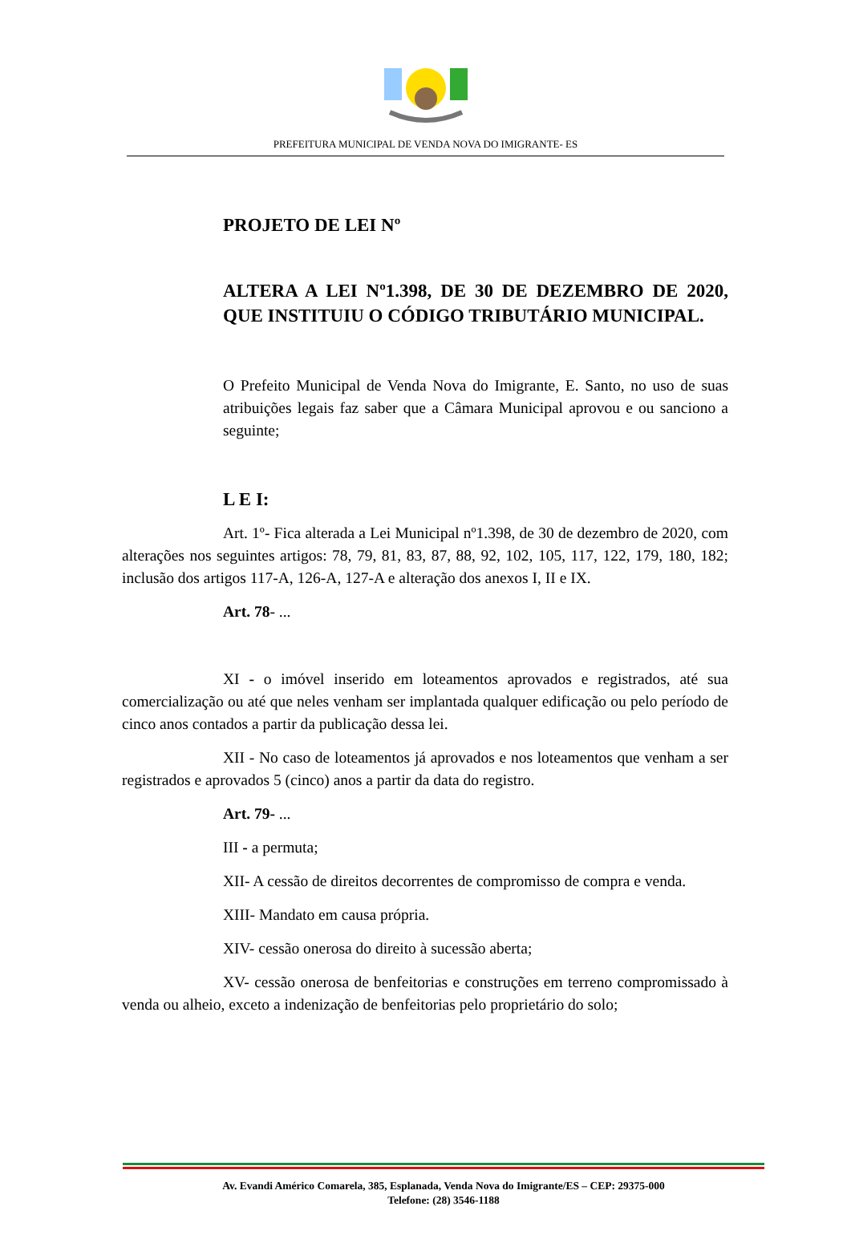PREFEITURA MUNICIPAL DE VENDA NOVA DO IMIGRANTE- ES
PROJETO DE LEI Nº
ALTERA A LEI Nº1.398, DE 30 DE DEZEMBRO DE 2020, QUE INSTITUIU O CÓDIGO TRIBUTÁRIO MUNICIPAL.
O Prefeito Municipal de Venda Nova do Imigrante, E. Santo, no uso de suas atribuições legais faz saber que a Câmara Municipal aprovou e ou sanciono a seguinte;
L E I:
Art. 1º- Fica alterada a Lei Municipal nº1.398, de 30 de dezembro de 2020, com alterações nos seguintes artigos: 78, 79, 81, 83, 87, 88, 92, 102, 105, 117, 122, 179, 180, 182; inclusão dos artigos 117-A, 126-A, 127-A e alteração dos anexos I, II e IX.
Art. 78- ...
XI - o imóvel inserido em loteamentos aprovados e registrados, até sua comercialização ou até que neles venham ser implantada qualquer edificação ou pelo período de cinco anos contados a partir da publicação dessa lei.
XII - No caso de loteamentos já aprovados e nos loteamentos que venham a ser registrados e aprovados 5 (cinco) anos a partir da data do registro.
Art. 79- ...
III - a permuta;
XII- A cessão de direitos decorrentes de compromisso de compra e venda.
XIII- Mandato em causa própria.
XIV- cessão onerosa do direito à sucessão aberta;
XV- cessão onerosa de benfeitorias e construções em terreno compromissado à venda ou alheio, exceto a indenização de benfeitorias pelo proprietário do solo;
Av. Evandi Américo Comarela, 385, Esplanada, Venda Nova do Imigrante/ES – CEP: 29375-000
Telefone: (28) 3546-1188